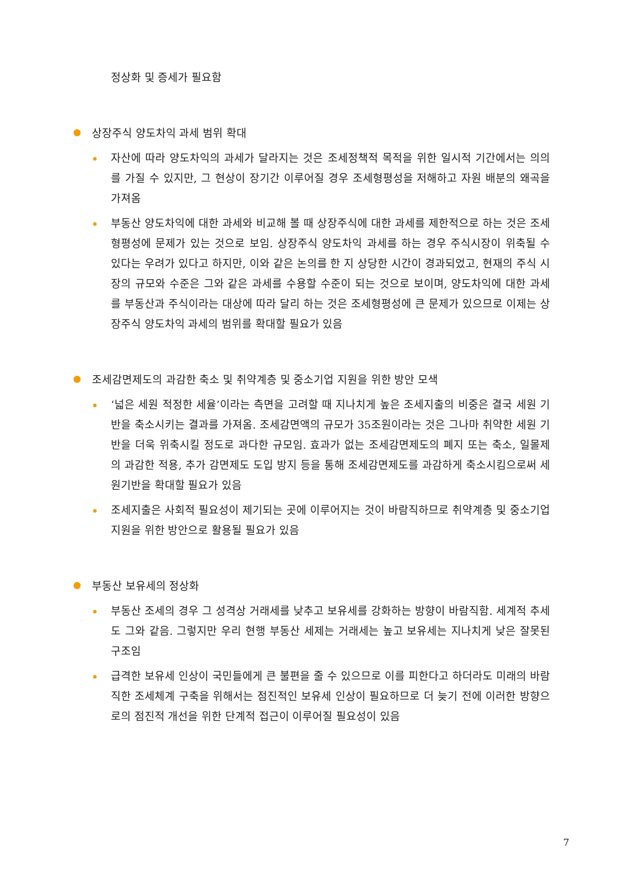정상화 및 증세가 필요함
상장주식 양도차익 과세 범위 확대
자산에 따라 양도차익의 과세가 달라지는 것은 조세정책적 목적을 위한 일시적 기간에서는 의의를 가질 수 있지만, 그 현상이 장기간 이루어질 경우 조세형평성을 저해하고 자원 배분의 왜곡을 가져옴
부동산 양도차익에 대한 과세와 비교해 볼 때 상장주식에 대한 과세를 제한적으로 하는 것은 조세형평성에 문제가 있는 것으로 보임. 상장주식 양도차익 과세를 하는 경우 주식시장이 위축될 수 있다는 우려가 있다고 하지만, 이와 같은 논의를 한 지 상당한 시간이 경과되었고, 현재의 주식 시장의 규모와 수준은 그와 같은 과세를 수용할 수준이 되는 것으로 보이며, 양도차익에 대한 과세를 부동산과 주식이라는 대상에 따라 달리 하는 것은 조세형평성에 큰 문제가 있으므로 이제는 상장주식 양도차익 과세의 범위를 확대할 필요가 있음
조세감면제도의 과감한 축소 및 취약계층 및 중소기업 지원을 위한 방안 모색
‘넓은 세원 적정한 세율’이라는 측면을 고려할 때 지나치게 높은 조세지출의 비중은 결국 세원 기반을 축소시키는 결과를 가져옴. 조세감면액의 규모가 35조원이라는 것은 그나마 취약한 세원 기반을 더욱 위축시킬 정도로 과다한 규모임. 효과가 없는 조세감면제도의 폐지 또는 축소, 일몰제의 과감한 적용, 추가 감면제도 도입 방지 등을 통해 조세감면제도를 과감하게 축소시킴으로써 세원기반을 확대할 필요가 있음
조세지출은 사회적 필요성이 제기되는 곳에 이루어지는 것이 바람직하므로 취약계층 및 중소기업 지원을 위한 방안으로 활용될 필요가 있음
부동산 보유세의 정상화
부동산 조세의 경우 그 성격상 거래세를 낮추고 보유세를 강화하는 방향이 바람직함. 세계적 추세도 그와 같음. 그렇지만 우리 현행 부동산 세제는 거래세는 높고 보유세는 지나치게 낮은 잘못된 구조임
급격한 보유세 인상이 국민들에게 큰 불편을 줄 수 있으므로 이를 피한다고 하더라도 미래의 바람직한 조세체계 구축을 위해서는 점진적인 보유세 인상이 필요하므로 더 늦기 전에 이러한 방향으로의 점진적 개선을 위한 단계적 접근이 이루어질 필요성이 있음
7